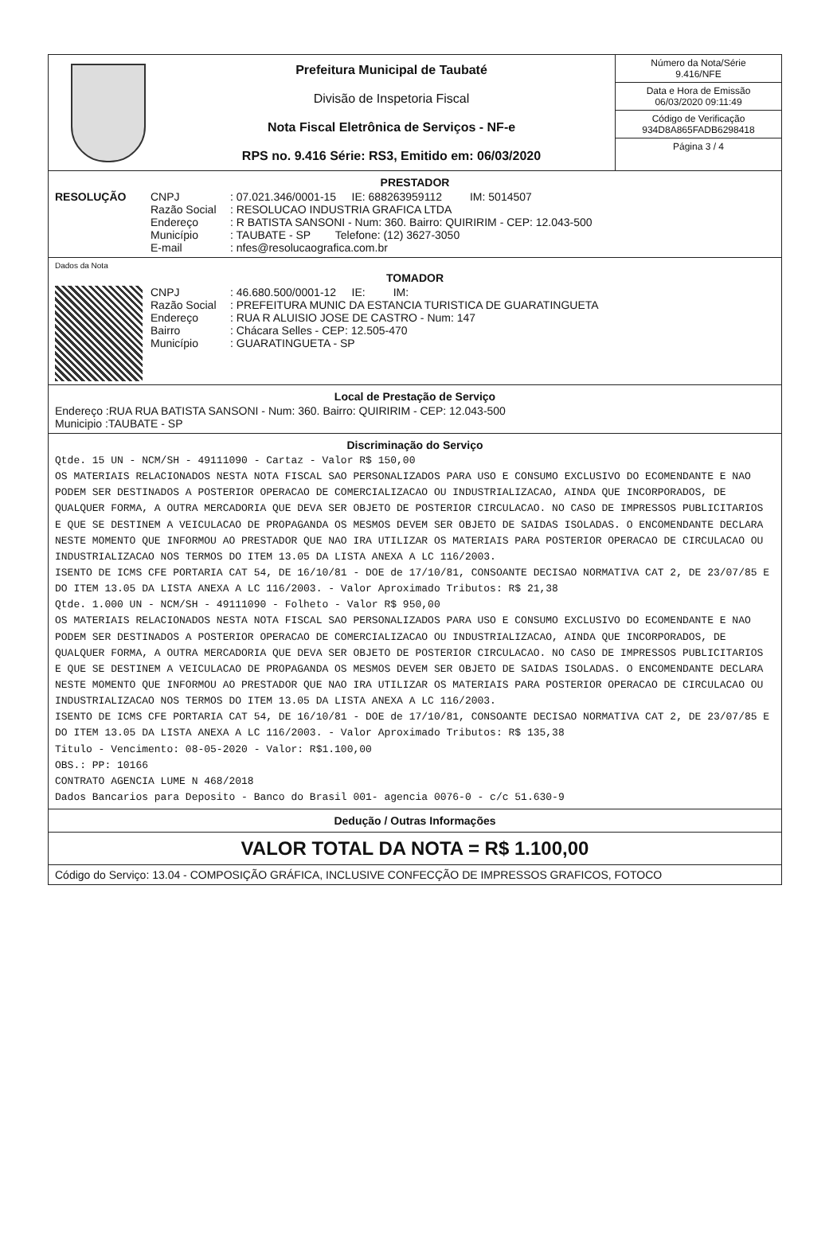Prefeitura Municipal de Taubaté
Divisão de Inspetoria Fiscal
Nota Fiscal Eletrônica de Serviços - NF-e
RPS no. 9.416 Série: RS3, Emitido em: 06/03/2020
Número da Nota/Série
9.416/NFE
Data e Hora de Emissão
06/03/2020 09:11:49
Código de Verificação
934D8A865FADB6298418
Página 3 / 4
PRESTADOR
RESOLUÇÃO CNPJ: 07.021.346/0001-15 IE: 688263959112 IM: 5014507
Razão Social: RESOLUCAO INDUSTRIA GRAFICA LTDA
Endereço: R BATISTA SANSONI - Num: 360. Bairro: QUIRIRIM - CEP: 12.043-500
Município: TAUBATE - SP Telefone: (12) 3627-3050
E-mail: nfes@resolucaografica.com.br
Dados da Nota
TOMADOR
CNPJ: 46.680.500/0001-12 IE: IM:
Razão Social: PREFEITURA MUNIC DA ESTANCIA TURISTICA DE GUARATINGUETA
Endereço: RUA R ALUISIO JOSE DE CASTRO - Num: 147
Bairro: Chácara Selles - CEP: 12.505-470
Município: GUARATINGUETA - SP
Local de Prestação de Serviço
Endereço :RUA RUA BATISTA SANSONI - Num: 360. Bairro: QUIRIRIM - CEP: 12.043-500
Municipio :TAUBATE - SP
Discriminação do Serviço
Qtde. 15 UN - NCM/SH - 49111090 - Cartaz - Valor R$ 150,00 OS MATERIAIS RELACIONADOS NESTA NOTA FISCAL SAO PERSONALIZADOS PARA USO E CONSUMO EXCLUSIVO DO ECOMENDANTE E NAO PODEM SER DESTINADOS A POSTERIOR OPERACAO DE COMERCIALIZACAO OU INDUSTRIALIZACAO, AINDA QUE INCORPORADOS, DE QUALQUER FORMA, A OUTRA MERCADORIA QUE DEVA SER OBJETO DE POSTERIOR CIRCULACAO. NO CASO DE IMPRESSOS PUBLICITARIOS E QUE SE DESTINEM A VEICULACAO DE PROPAGANDA OS MESMOS DEVEM SER OBJETO DE SAIDAS ISOLADAS. O ENCOMENDANTE DECLARA NESTE MOMENTO QUE INFORMOU AO PRESTADOR QUE NAO IRA UTILIZAR OS MATERIAIS PARA POSTERIOR OPERACAO DE CIRCULACAO OU INDUSTRIALIZACAO NOS TERMOS DO ITEM 13.05 DA LISTA ANEXA A LC 116/2003. ISENTO DE ICMS CFE PORTARIA CAT 54, DE 16/10/81 - DOE de 17/10/81, CONSOANTE DECISAO NORMATIVA CAT 2, DE 23/07/85 E DO ITEM 13.05 DA LISTA ANEXA A LC 116/2003. - Valor Aproximado Tributos: R$ 21,38 Qtde. 1.000 UN - NCM/SH - 49111090 - Folheto - Valor R$ 950,00 OS MATERIAIS RELACIONADOS NESTA NOTA FISCAL SAO PERSONALIZADOS PARA USO E CONSUMO EXCLUSIVO DO ECOMENDANTE E NAO PODEM SER DESTINADOS A POSTERIOR OPERACAO DE COMERCIALIZACAO OU INDUSTRIALIZACAO, AINDA QUE INCORPORADOS, DE QUALQUER FORMA, A OUTRA MERCADORIA QUE DEVA SER OBJETO DE POSTERIOR CIRCULACAO. NO CASO DE IMPRESSOS PUBLICITARIOS E QUE SE DESTINEM A VEICULACAO DE PROPAGANDA OS MESMOS DEVEM SER OBJETO DE SAIDAS ISOLADAS. O ENCOMENDANTE DECLARA NESTE MOMENTO QUE INFORMOU AO PRESTADOR QUE NAO IRA UTILIZAR OS MATERIAIS PARA POSTERIOR OPERACAO DE CIRCULACAO OU INDUSTRIALIZACAO NOS TERMOS DO ITEM 13.05 DA LISTA ANEXA A LC 116/2003. ISENTO DE ICMS CFE PORTARIA CAT 54, DE 16/10/81 - DOE de 17/10/81, CONSOANTE DECISAO NORMATIVA CAT 2, DE 23/07/85 E DO ITEM 13.05 DA LISTA ANEXA A LC 116/2003. - Valor Aproximado Tributos: R$ 135,38 Titulo - Vencimento: 08-05-2020 - Valor: R$1.100,00 OBS.: PP: 10166 CONTRATO AGENCIA LUME N 468/2018 Dados Bancarios para Deposito - Banco do Brasil 001- agencia 0076-0 - c/c 51.630-9
Dedução / Outras Informações
VALOR TOTAL DA NOTA = R$ 1.100,00
Código do Serviço: 13.04 - COMPOSIÇÃO GRÁFICA, INCLUSIVE CONFECÇÃO DE IMPRESSOS GRAFICOS, FOTOCO